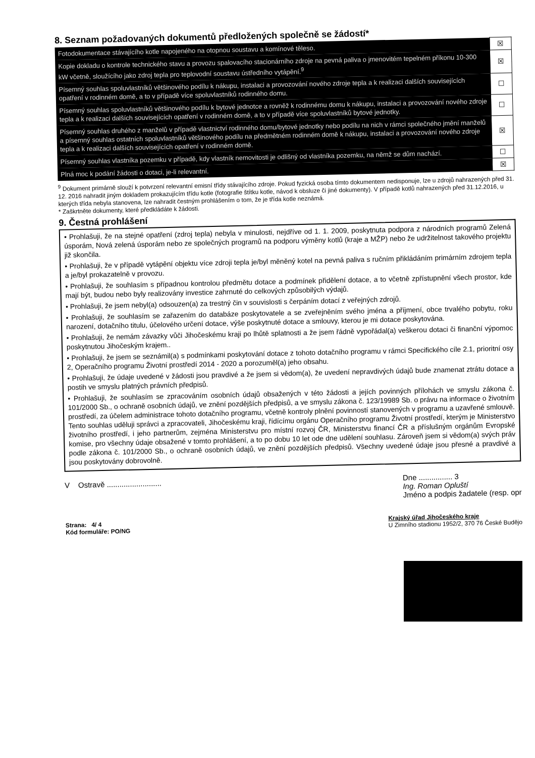8. Seznam požadovaných dokumentů předložených společně se žádostí*
| Fotodokumentace stávajícího kotle napojeného na otopnou soustavu a komínové těleso. | ☒ |
| Kopie dokladu o kontrole technického stavu a provozu spalovacího stacionárního zdroje na pevná paliva o jmenovitém tepelném příkonu 10-300 kW včetně, sloužícího jako zdroj tepla pro teplovodní soustavu ústředního vytápění.<sup>9</sup> | ☒ |
| Písemný souhlas spoluvlastníků většinového podílu k nákupu, instalaci a provozování nového zdroje tepla a k realizaci dalších souvisejících opatření v rodinném domě, a to v případě více spoluvlastníků rodinného domu. | ☐ |
| Písemný souhlas spoluvlastníků většinového podílu k bytové jednotce a rovněž k rodinnému domu k nákupu, instalaci a provozování nového zdroje tepla a k realizaci dalších souvisejících opatření v rodinném domě, a to v případě více spoluvlastníků bytové jednotky. | ☐ |
| Písemný souhlas druhého z manželů v případě vlastnictví rodinného domu/bytové jednotky nebo podílu na nich v rámci společného jmění manželů a písemný souhlas ostatních spoluvlastníků většinového podílu na předmětném rodinném domě k nákupu, instalaci a provozování nového zdroje tepla a k realizaci dalších souvisejících opatření v rodinném domě. | ☒ |
| Písemný souhlas vlastníka pozemku v případě, kdy vlastník nemovitosti je odlišný od vlastníka pozemku, na němž se dům nachází. | ☐ |
| Plná moc k podání žádosti o dotaci, je-li relevantní. | ☒ |
<sup>9</sup> Dokument primárně slouží k potvrzení relevantní emisní třídy stávajícího zdroje. Pokud fyzická osoba tímto dokumentem nedisponuje, lze u zdrojů nahrazených před 31. 12. 2016 nahradit jiným dokladem prokazujícím třídu kotle (fotografie štítku kotle, návod k obsluze či jiné dokumenty). V případě kotlů nahrazených před 31.12.2016, u kterých třída nebyla stanovena, lze nahradit čestným prohlášením o tom, že je třída kotle neznámá.
* Zaškrtněte dokumenty, které předkládáte k žádosti.
9. Čestná prohlášení
• Prohlašuji, že na stejné opatření (zdroj tepla) nebyla v minulosti, nejdříve od 1. 1. 2009, poskytnuta podpora z národních programů Zelená úsporám, Nová zelená úsporám nebo ze společných programů na podporu výměny kotlů (kraje a MŽP) nebo že udržitelnost takového projektu již skončila.
• Prohlašuji, že v případě vytápění objektu více zdroji tepla je/byl měněný kotel na pevná paliva s ručním přikládáním primárním zdrojem tepla a je/byl prokazatelně v provozu.
• Prohlašuji, že souhlasím s případnou kontrolou předmětu dotace a podmínek přidělení dotace, a to včetně zpřístupnění všech prostor, kde mají být, budou nebo byly realizovány investice zahrnuté do celkových způsobilých výdajů.
• Prohlašuji, že jsem nebyl(a) odsouzen(a) za trestný čin v souvislosti s čerpáním dotací z veřejných zdrojů.
• Prohlašuji, že souhlasím se zařazením do databáze poskytovatele a se zveřejněním svého jména a příjmení, obce trvalého pobytu, roku narození, dotačního titulu, účelového určení dotace, výše poskytnuté dotace a smlouvy, kterou je mi dotace poskytována.
• Prohlašuji, že nemám závazky vůči Jihočeskému kraji po lhůtě splatnosti a že jsem řádně vypořádal(a) veškerou dotaci či finanční výpomoc poskytnutou Jihočeským krajem..
• Prohlašuji, že jsem se seznámil(a) s podmínkami poskytování dotace z tohoto dotačního programu v rámci Specifického cíle 2.1, prioritní osy 2, Operačního programu Životní prostředí 2014 - 2020 a porozuměl(a) jeho obsahu.
• Prohlašuji, že údaje uvedené v žádosti jsou pravdivé a že jsem si vědom(a), že uvedení nepravdivých údajů bude znamenat ztrátu dotace a postih ve smyslu platných právních předpisů.
• Prohlašuji, že souhlasím se zpracováním osobních údajů obsažených v této žádosti a jejích povinných přílohách ve smyslu zákona č. 101/2000 Sb., o ochraně osobních údajů, ve znění pozdějších předpisů, a ve smyslu zákona č. 123/19989 Sb. o právu na informace o životním prostředí, za účelem administrace tohoto dotačního programu, včetně kontroly plnění povinností stanovených v programu a uzavřené smlouvě. Tento souhlas uděluji správci a zpracovateli, Jihočeskému kraji, řídícímu orgánu Operačního programu Životní prostředí, kterým je Ministerstvo životního prostředí, i jeho partnerům, zejména Ministerstvu pro místní rozvoj ČR, Ministerstvu financí ČR a příslušným orgánům Evropské komise, pro všechny údaje obsažené v tomto prohlášení, a to po dobu 10 let ode dne udělení souhlasu. Zároveň jsem si vědom(a) svých práv podle zákona č. 101/2000 Sb., o ochraně osobních údajů, ve znění pozdějších předpisů. Všechny uvedené údaje jsou přesné a pravdivé a jsou poskytovány dobrovolně.
V Ostravě .......................... Dne ................ 3
Ing. Roman Opluští
Jméno a podpis žadatele (resp. opr
Strana: 4/ 4
Kód formuláře: PO/NG Krajský úřad Jihočeského kraje
U Zimního stadionu 1952/2, 370 76 České Budějo